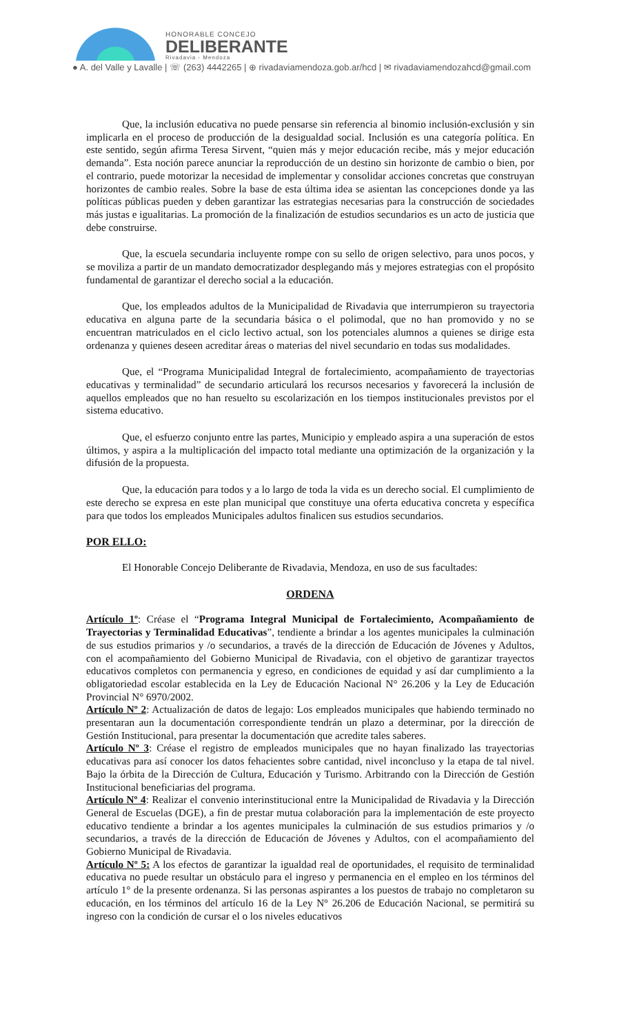HONORABLE CONCEJO
DELIBERANTE
Rivadavia - Mendoza
● A. del Valle y Lavalle | ☏ (263) 4442265 | ⊕ rivadaviamendoza.gob.ar/hcd | ✉ rivadaviamendozahcd@gmail.com
Que, la inclusión educativa no puede pensarse sin referencia al binomio inclusión-exclusión y sin implicarla en el proceso de producción de la desigualdad social. Inclusión es una categoría política. En este sentido, según afirma Teresa Sirvent, “quien más y mejor educación recibe, más y mejor educación demanda”. Esta noción parece anunciar la reproducción de un destino sin horizonte de cambio o bien, por el contrario, puede motorizar la necesidad de implementar y consolidar acciones concretas que construyan horizontes de cambio reales. Sobre la base de esta última idea se asientan las concepciones donde ya las políticas públicas pueden y deben garantizar las estrategias necesarias para la construcción de sociedades más justas e igualitarias. La promoción de la finalización de estudios secundarios es un acto de justicia que debe construirse.
Que, la escuela secundaria incluyente rompe con su sello de origen selectivo, para unos pocos, y se moviliza a partir de un mandato democratizador desplegando más y mejores estrategias con el propósito fundamental de garantizar el derecho social a la educación.
Que, los empleados adultos de la Municipalidad de Rivadavia que interrumpieron su trayectoria educativa en alguna parte de la secundaria básica o el polimodal, que no han promovido y no se encuentran matriculados en el ciclo lectivo actual, son los potenciales alumnos a quienes se dirige esta ordenanza y quienes deseen acreditar áreas o materias del nivel secundario en todas sus modalidades.
Que, el “Programa Municipalidad Integral de fortalecimiento, acompañamiento de trayectorias educativas y terminalidad” de secundario articulará los recursos necesarios y favorecerá la inclusión de aquellos empleados que no han resuelto su escolarización en los tiempos institucionales previstos por el sistema educativo.
Que, el esfuerzo conjunto entre las partes, Municipio y empleado aspira a una superación de estos últimos, y aspira a la multiplicación del impacto total mediante una optimización de la organización y la difusión de la propuesta.
Que, la educación para todos y a lo largo de toda la vida es un derecho social. El cumplimiento de este derecho se expresa en este plan municipal que constituye una oferta educativa concreta y específica para que todos los empleados Municipales adultos finalicen sus estudios secundarios.
POR ELLO:
El Honorable Concejo Deliberante de Rivadavia, Mendoza, en uso de sus facultades:
ORDENA
Artículo 1º: Créase el “Programa Integral Municipal de Fortalecimiento, Acompañamiento de Trayectorias y Terminalidad Educativas”, tendiente a brindar a los agentes municipales la culminación de sus estudios primarios y /o secundarios, a través de la dirección de Educación de Jóvenes y Adultos, con el acompañamiento del Gobierno Municipal de Rivadavia, con el objetivo de garantizar trayectos educativos completos con permanencia y egreso, en condiciones de equidad y así dar cumplimiento a la obligatoriedad escolar establecida en la Ley de Educación Nacional N° 26.206 y la Ley de Educación Provincial N° 6970/2002.
Artículo Nº 2: Actualización de datos de legajo: Los empleados municipales que habiendo terminado no presentaran aun la documentación correspondiente tendrán un plazo a determinar, por la dirección de Gestión Institucional, para presentar la documentación que acredite tales saberes.
Artículo Nº 3: Créase el registro de empleados municipales que no hayan finalizado las trayectorias educativas para así conocer los datos fehacientes sobre cantidad, nivel inconcluso y la etapa de tal nivel. Bajo la órbita de la Dirección de Cultura, Educación y Turismo. Arbitrando con la Dirección de Gestión Institucional beneficiarias del programa.
Artículo Nº 4: Realizar el convenio interinstitucional entre la Municipalidad de Rivadavia y la Dirección General de Escuelas (DGE), a fin de prestar mutua colaboración para la implementación de este proyecto educativo tendiente a brindar a los agentes municipales la culminación de sus estudios primarios y /o secundarios, a través de la dirección de Educación de Jóvenes y Adultos, con el acompañamiento del Gobierno Municipal de Rivadavia.
Artículo Nº 5: A los efectos de garantizar la igualdad real de oportunidades, el requisito de terminalidad educativa no puede resultar un obstáculo para el ingreso y permanencia en el empleo en los términos del artículo 1° de la presente ordenanza. Si las personas aspirantes a los puestos de trabajo no completaron su educación, en los términos del artículo 16 de la Ley N° 26.206 de Educación Nacional, se permitirá su ingreso con la condición de cursar el o los niveles educativos